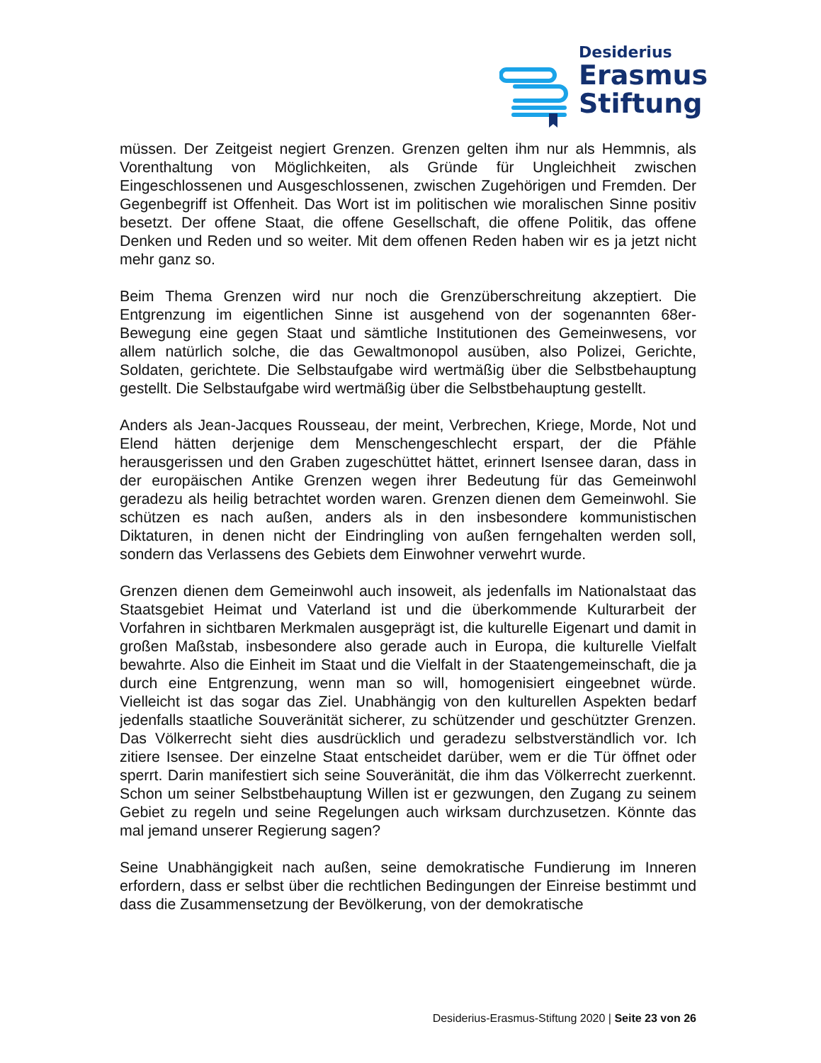Desiderius
Erasmus
Stiftung
müssen. Der Zeitgeist negiert Grenzen. Grenzen gelten ihm nur als Hemmnis, als Vorenthaltung von Möglichkeiten, als Gründe für Ungleichheit zwischen Eingeschlossenen und Ausgeschlossenen, zwischen Zugehörigen und Fremden. Der Gegenbegriff ist Offenheit. Das Wort ist im politischen wie moralischen Sinne positiv besetzt. Der offene Staat, die offene Gesellschaft, die offene Politik, das offene Denken und Reden und so weiter. Mit dem offenen Reden haben wir es ja jetzt nicht mehr ganz so.
Beim Thema Grenzen wird nur noch die Grenzüberschreitung akzeptiert. Die Entgrenzung im eigentlichen Sinne ist ausgehend von der sogenannten 68er-Bewegung eine gegen Staat und sämtliche Institutionen des Gemeinwesens, vor allem natürlich solche, die das Gewaltmonopol ausüben, also Polizei, Gerichte, Soldaten, gerichtete. Die Selbstaufgabe wird wertmäßig über die Selbstbehauptung gestellt. Die Selbstaufgabe wird wertmäßig über die Selbstbehauptung gestellt.
Anders als Jean-Jacques Rousseau, der meint, Verbrechen, Kriege, Morde, Not und Elend hätten derjenige dem Menschengeschlecht erspart, der die Pfähle herausgerissen und den Graben zugeschüttet hättet, erinnert Isensee daran, dass in der europäischen Antike Grenzen wegen ihrer Bedeutung für das Gemeinwohl geradezu als heilig betrachtet worden waren. Grenzen dienen dem Gemeinwohl. Sie schützen es nach außen, anders als in den insbesondere kommunistischen Diktaturen, in denen nicht der Eindringling von außen ferngehalten werden soll, sondern das Verlassens des Gebiets dem Einwohner verwehrt wurde.
Grenzen dienen dem Gemeinwohl auch insoweit, als jedenfalls im Nationalstaat das Staatsgebiet Heimat und Vaterland ist und die überkommende Kulturarbeit der Vorfahren in sichtbaren Merkmalen ausgeprägt ist, die kulturelle Eigenart und damit in großen Maßstab, insbesondere also gerade auch in Europa, die kulturelle Vielfalt bewahrte. Also die Einheit im Staat und die Vielfalt in der Staatengemeinschaft, die ja durch eine Entgrenzung, wenn man so will, homogenisiert eingeebnet würde. Vielleicht ist das sogar das Ziel. Unabhängig von den kulturellen Aspekten bedarf jedenfalls staatliche Souveränität sicherer, zu schützender und geschützter Grenzen. Das Völkerrecht sieht dies ausdrücklich und geradezu selbstverständlich vor. Ich zitiere Isensee. Der einzelne Staat entscheidet darüber, wem er die Tür öffnet oder sperrt. Darin manifestiert sich seine Souveränität, die ihm das Völkerrecht zuerkennt. Schon um seiner Selbstbehauptung Willen ist er gezwungen, den Zugang zu seinem Gebiet zu regeln und seine Regelungen auch wirksam durchzusetzen. Könnte das mal jemand unserer Regierung sagen?
Seine Unabhängigkeit nach außen, seine demokratische Fundierung im Inneren erfordern, dass er selbst über die rechtlichen Bedingungen der Einreise bestimmt und dass die Zusammensetzung der Bevölkerung, von der demokratische
Desiderius-Erasmus-Stiftung 2020 | Seite 23 von 26